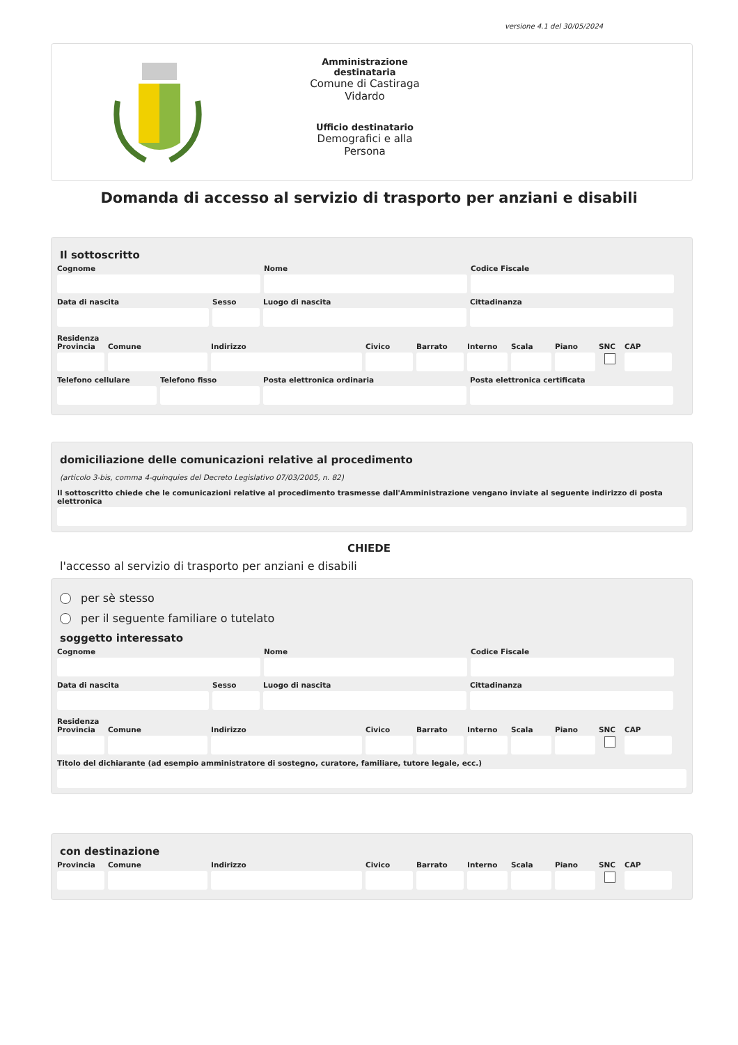versione 4.1 del 30/05/2024
Amministrazione destinataria
Comune di Castiraga Vidardo
Ufficio destinatario
Demografici e alla Persona
Domanda di accesso al servizio di trasporto per anziani e disabili
Il sottoscritto
Cognome Nome Codice Fiscale
Data di nascita Sesso Luogo di nascita Cittadinanza
Residenza
Provincia Comune Indirizzo Civico Barrato Interno Scala Piano SNC CAP
Telefono cellulare Telefono fisso Posta elettronica ordinaria Posta elettronica certificata
domiciliazione delle comunicazioni relative al procedimento
(articolo 3-bis, comma 4-quinquies del Decreto Legislativo 07/03/2005, n. 82)
Il sottoscritto chiede che le comunicazioni relative al procedimento trasmesse dall'Amministrazione vengano inviate al seguente indirizzo di posta elettronica
CHIEDE
l'accesso al servizio di trasporto per anziani e disabili
per sè stesso
per il seguente familiare o tutelato
soggetto interessato
Cognome Nome Codice Fiscale
Data di nascita Sesso Luogo di nascita Cittadinanza
Residenza
Provincia Comune Indirizzo Civico Barrato Interno Scala Piano SNC CAP
Titolo del dichiarante (ad esempio amministratore di sostegno, curatore, familiare, tutore legale, ecc.)
con destinazione
Provincia Comune Indirizzo Civico Barrato Interno Scala Piano SNC CAP